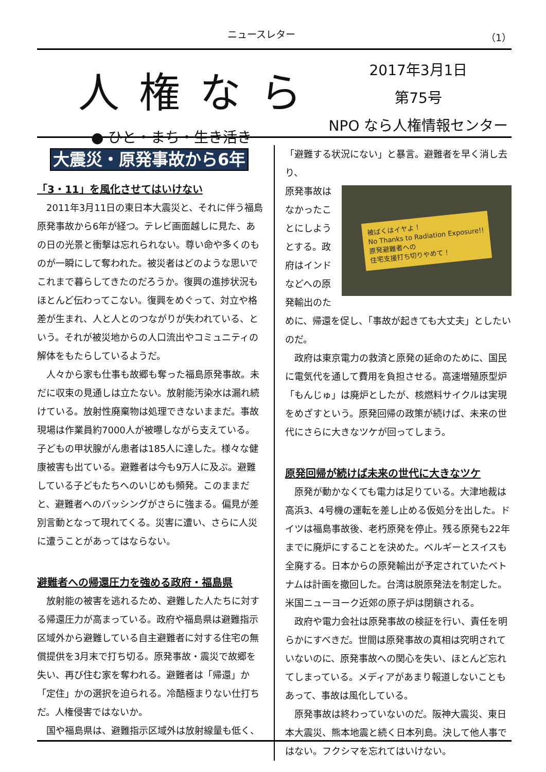ニュースレター （1）
人権なら
● ひと・まち・生き活き
2017年3月1日
第75号
NPO なら人権情報センター
大震災・原発事故から6年
「3・11」を風化させてはいけない
2011年3月11日の東日本大震災と、それに伴う福島原発事故から6年が経つ。テレビ画面越しに見た、あの日の光景と衝撃は忘れられない。尊い命や多くのものが一瞬にして奪われた。被災者はどのような思いでこれまで暮らしてきたのだろうか。復興の進捗状況もほとんど伝わってこない。復興をめぐって、対立や格差が生まれ、人と人とのつながりが失われている、という。それが被災地からの人口流出やコミュニティの解体をもたらしているようだ。
人々から家も仕事も故郷も奪った福島原発事故。未だに収束の見通しは立たない。放射能汚染水は漏れ続けている。放射性廃棄物は処理できないままだ。事故現場は作業員約7000人が被曝しながら支えている。子どもの甲状腺がん患者は185人に達した。様々な健康被害も出ている。避難者は今も9万人に及ぶ。避難している子どもたちへのいじめも頻発。このままだと、避難者へのバッシングがさらに強まる。偏見が差別言動となって現れてくる。災害に遭い、さらに人災に遭うことがあってはならない。
避難者への帰還圧力を強める政府・福島県
放射能の被害を逃れるため、避難した人たちに対する帰還圧力が高まっている。政府や福島県は避難指示区域外から避難している自主避難者に対する住宅の無償提供を3月末で打ち切る。原発事故・震災で故郷を失い、再び住む家を奪われる。避難者は「帰還」か「定住」かの選択を迫られる。冷酷極まりない仕打ちだ。人権侵害ではないか。
国や福島県は、避難指示区域外は放射線量も低く、
「避難する状況にない」と暴言。避難者を早く消し去り、
被ばくはイヤよ！
No Thanks to Radiation Exposure!!
原発避難者への
住宅支援打ち切りやめて！
原発事故はなかったことにしようとする。政府はインドなどへの原発輸出のために、帰還を促し、「事故が起きても大丈夫」としたいのだ。
政府は東京電力の救済と原発の延命のために、国民に電気代を通して費用を負担させる。高速増殖原型炉「もんじゅ」は廃炉としたが、核燃料サイクルは実現をめざすという。原発回帰の政策が続けば、未来の世代にさらに大きなツケが回ってしまう。
原発回帰が続けば未来の世代に大きなツケ
原発が動かなくても電力は足りている。大津地裁は高浜3、4号機の運転を差し止める仮処分を出した。ドイツは福島事故後、老朽原発を停止。残る原発も22年までに廃炉にすることを決めた。ベルギーとスイスも全廃する。日本からの原発輸出が予定されていたベトナムは計画を撤回した。台湾は脱原発法を制定した。米国ニューヨーク近郊の原子炉は閉鎖される。
政府や電力会社は原発事故の検証を行い、責任を明らかにすべきだ。世間は原発事故の真相は究明されていないのに、原発事故への関心を失い、ほとんど忘れてしまっている。メディアがあまり報道しないこともあって、事故は風化している。
原発事故は終わっていないのだ。阪神大震災、東日本大震災、熊本地震と続く日本列島。決して他人事ではない。フクシマを忘れてはいけない。